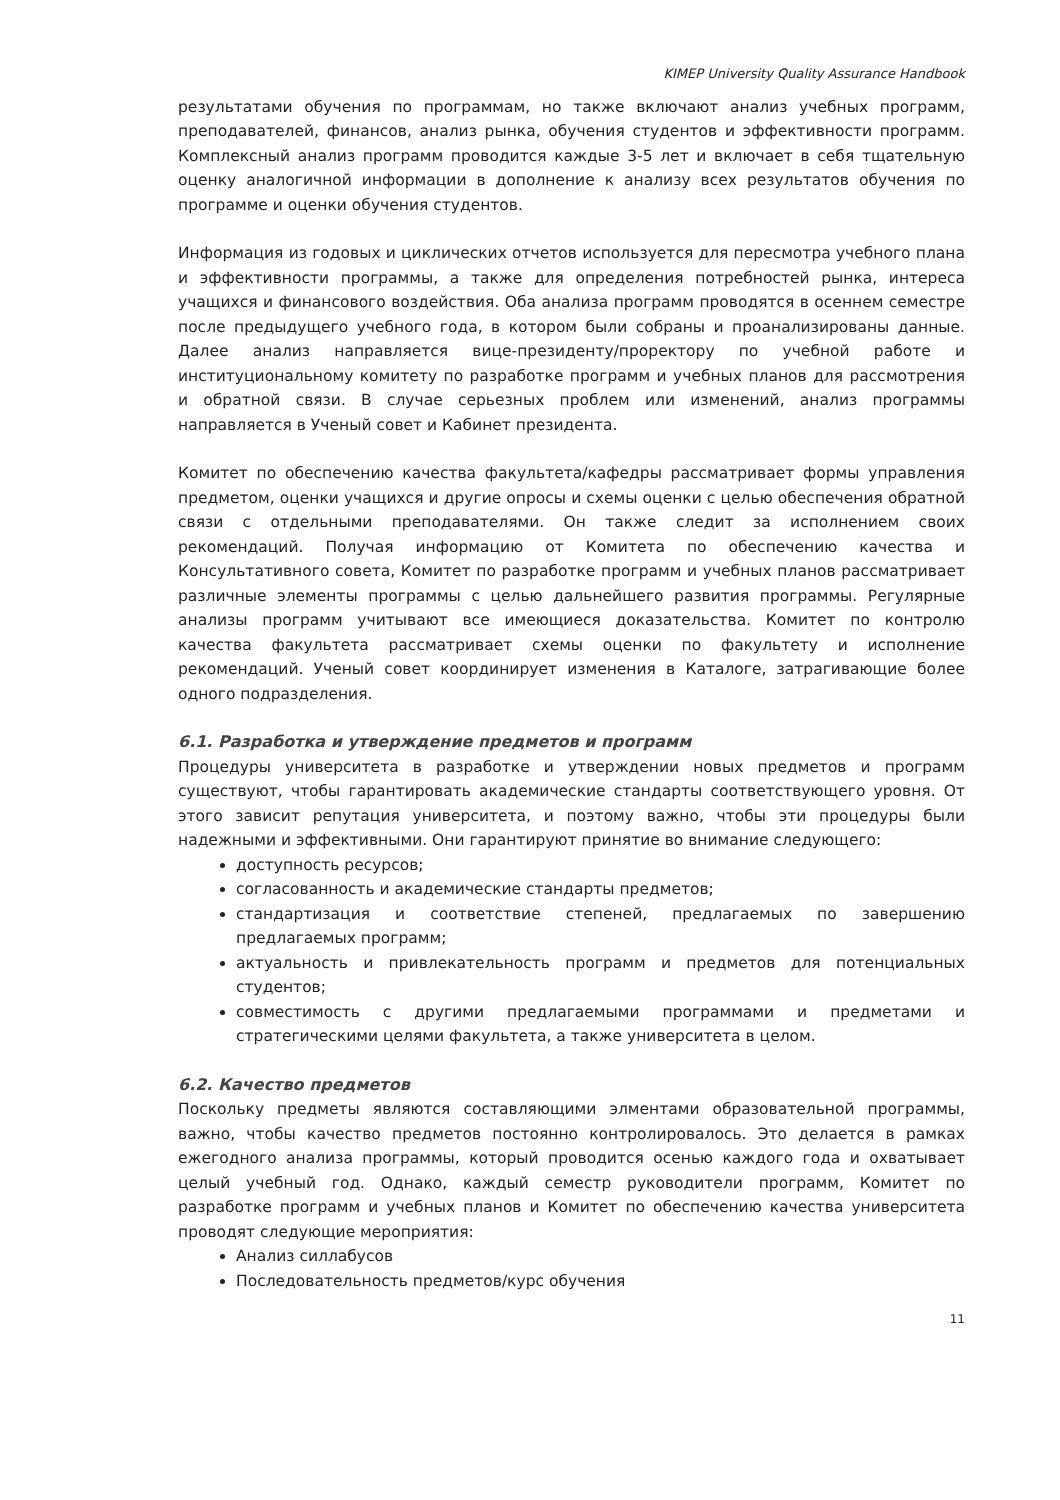KIMEP University Quality Assurance Handbook
результатами обучения по программам, но также включают анализ учебных программ, преподавателей, финансов, анализ рынка, обучения студентов и эффективности программ. Комплексный анализ программ проводится каждые 3-5 лет и включает в себя тщательную оценку аналогичной информации в дополнение к анализу всех результатов обучения по программе и оценки обучения студентов.
Информация из годовых и циклических отчетов используется для пересмотра учебного плана и эффективности программы, а также для определения потребностей рынка, интереса учащихся и финансового воздействия. Оба анализа программ проводятся в осеннем семестре после предыдущего учебного года, в котором были собраны и проанализированы данные. Далее анализ направляется вице-президенту/проректору по учебной работе и институциональному комитету по разработке программ и учебных планов для рассмотрения и обратной связи. В случае серьезных проблем или изменений, анализ программы направляется в Ученый совет и Кабинет президента.
Комитет по обеспечению качества факультета/кафедры рассматривает формы управления предметом, оценки учащихся и другие опросы и схемы оценки с целью обеспечения обратной связи с отдельными преподавателями. Он также следит за исполнением своих рекомендаций. Получая информацию от Комитета по обеспечению качества и Консультативного совета, Комитет по разработке программ и учебных планов рассматривает различные элементы программы с целью дальнейшего развития программы. Регулярные анализы программ учитывают все имеющиеся доказательства. Комитет по контролю качества факультета рассматривает схемы оценки по факультету и исполнение рекомендаций. Ученый совет координирует изменения в Каталоге, затрагивающие более одного подразделения.
6.1. Разработка и утверждение предметов и программ
Процедуры университета в разработке и утверждении новых предметов и программ существуют, чтобы гарантировать академические стандарты соответствующего уровня. От этого зависит репутация университета, и поэтому важно, чтобы эти процедуры были надежными и эффективными. Они гарантируют принятие во внимание следующего:
доступность ресурсов;
согласованность и академические стандарты предметов;
стандартизация и соответствие степеней, предлагаемых по завершению предлагаемых программ;
актуальность и привлекательность программ и предметов для потенциальных студентов;
совместимость с другими предлагаемыми программами и предметами и стратегическими целями факультета, а также университета в целом.
6.2. Качество предметов
Поскольку предметы являются составляющими элментами образовательной программы, важно, чтобы качество предметов постоянно контролировалось. Это делается в рамках ежегодного анализа программы, который проводится осенью каждого года и охватывает целый учебный год. Однако, каждый семестр руководители программ, Комитет по разработке программ и учебных планов и Комитет по обеспечению качества университета проводят следующие мероприятия:
Анализ силлабусов
Последовательность предметов/курс обучения
11